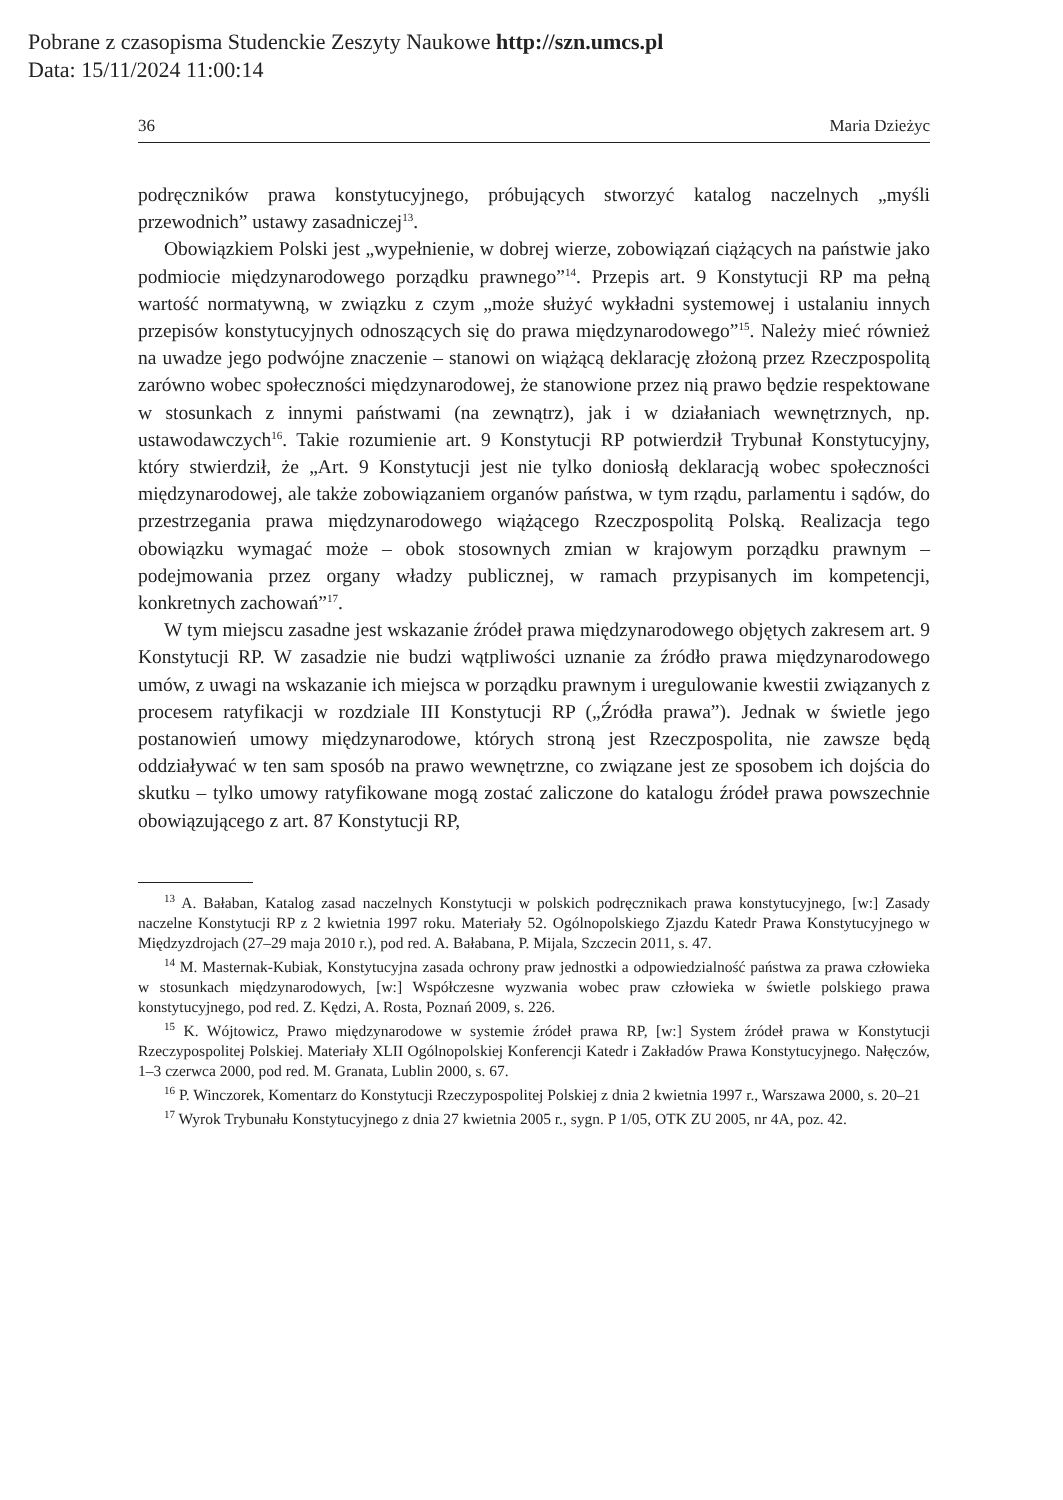Pobrane z czasopisma Studenckie Zeszyty Naukowe http://szn.umcs.pl
Data: 15/11/2024 11:00:14
36 Maria Dzieżyc
podręczników prawa konstytucyjnego, próbujących stworzyć katalog naczelnych „myśli przewodnich” ustawy zasadniczej<sup>13</sup>.
Obowiązkiem Polski jest „wypełnienie, w dobrej wierze, zobowiązań ciążących na państwie jako podmiocie międzynarodowego porządku prawnego”<sup>14</sup>. Przepis art. 9 Konstytucji RP ma pełną wartość normatywną, w związku z czym „może służyć wykładni systemowej i ustalaniu innych przepisów konstytucyjnych odnoszących się do prawa międzynarodowego”<sup>15</sup>. Należy mieć również na uwadze jego podwójne znaczenie – stanowi on wiążącą deklarację złożoną przez Rzeczpospolitą zarówno wobec społeczności międzynarodowej, że stanowione przez nią prawo będzie respektowane w stosunkach z innymi państwami (na zewnątrz), jak i w działaniach wewnętrznych, np. ustawodawczych<sup>16</sup>. Takie rozumienie art. 9 Konstytucji RP potwierdził Trybunał Konstytucyjny, który stwierdził, że „Art. 9 Konstytucji jest nie tylko doniosłą deklaracją wobec społeczności międzynarodowej, ale także zobowiązaniem organów państwa, w tym rządu, parlamentu i sądów, do przestrzegania prawa międzynarodowego wiążącego Rzeczpospolitą Polską. Realizacja tego obowiązku wymagać może – obok stosownych zmian w krajowym porządku prawnym – podejmowania przez organy władzy publicznej, w ramach przypisanych im kompetencji, konkretnych zachowań”<sup>17</sup>.
W tym miejscu zasadne jest wskazanie źródeł prawa międzynarodowego objętych zakresem art. 9 Konstytucji RP. W zasadzie nie budzi wątpliwości uznanie za źródło prawa międzynarodowego umów, z uwagi na wskazanie ich miejsca w porządku prawnym i uregulowanie kwestii związanych z procesem ratyfikacji w rozdziale III Konstytucji RP („Źródła prawa”). Jednak w świetle jego postanowień umowy międzynarodowe, których stroną jest Rzeczpospolita, nie zawsze będą oddziaływać w ten sam sposób na prawo wewnętrzne, co związane jest ze sposobem ich dojścia do skutku – tylko umowy ratyfikowane mogą zostać zaliczone do katalogu źródeł prawa powszechnie obowiązującego z art. 87 Konstytucji RP,
<sup>13</sup> A. Bałaban, Katalog zasad naczelnych Konstytucji w polskich podręcznikach prawa konstytucyjnego, [w:] Zasady naczelne Konstytucji RP z 2 kwietnia 1997 roku. Materiały 52. Ogólnopolskiego Zjazdu Katedr Prawa Konstytucyjnego w Międzyzdrojach (27–29 maja 2010 r.), pod red. A. Bałabana, P. Mijala, Szczecin 2011, s. 47.
<sup>14</sup> M. Masternak-Kubiak, Konstytucyjna zasada ochrony praw jednostki a odpowiedzialność państwa za prawa człowieka w stosunkach międzynarodowych, [w:] Współczesne wyzwania wobec praw człowieka w świetle polskiego prawa konstytucyjnego, pod red. Z. Kędzi, A. Rosta, Poznań 2009, s. 226.
<sup>15</sup> K. Wójtowicz, Prawo międzynarodowe w systemie źródeł prawa RP, [w:] System źródeł prawa w Konstytucji Rzeczypospolitej Polskiej. Materiały XLII Ogólnopolskiej Konferencji Katedr i Zakładów Prawa Konstytucyjnego. Nałęczów, 1–3 czerwca 2000, pod red. M. Granata, Lublin 2000, s. 67.
<sup>16</sup> P. Winczorek, Komentarz do Konstytucji Rzeczypospolitej Polskiej z dnia 2 kwietnia 1997 r., Warszawa 2000, s. 20–21
<sup>17</sup> Wyrok Trybunału Konstytucyjnego z dnia 27 kwietnia 2005 r., sygn. P 1/05, OTK ZU 2005, nr 4A, poz. 42.